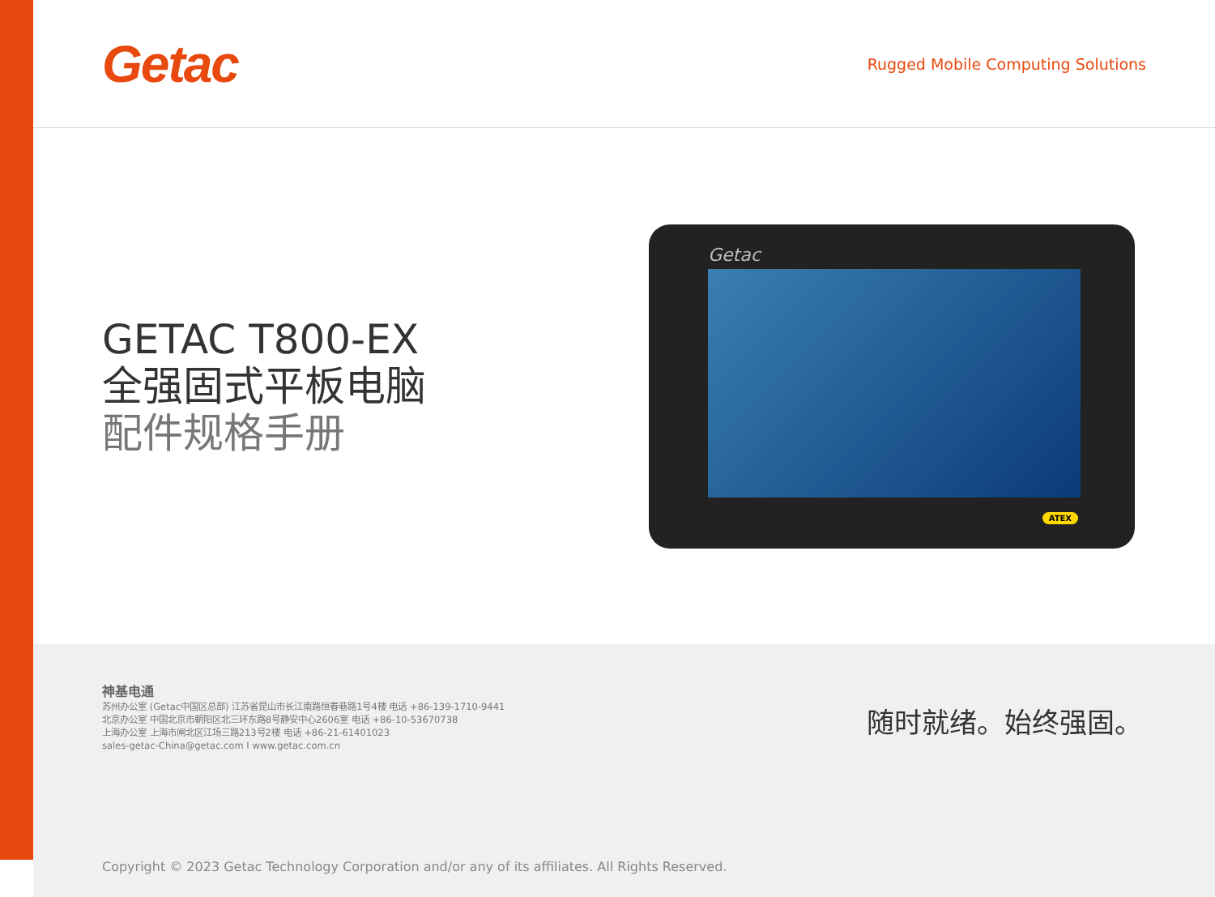Getac
Rugged Mobile Computing Solutions
GETAC T800-EX
全强固式平板电脑
配件规格手册
Getac
ATEX
神基电通
苏州办公室 (Getac中国区总部) 江苏省昆山市长江南路恒春巷路1号4楼 电话 +86-139-1710-9441
北京办公室 中国北京市朝阳区北三环东路8号静安中心2606室 电话 +86-10-53670738
上海办公室 上海市闸北区江场三路213号2楼 电话 +86-21-61401023
sales-getac-China@getac.com I www.getac.com.cn
随时就绪。始终强固。
Copyright © 2023 Getac Technology Corporation and/or any of its affiliates. All Rights Reserved.